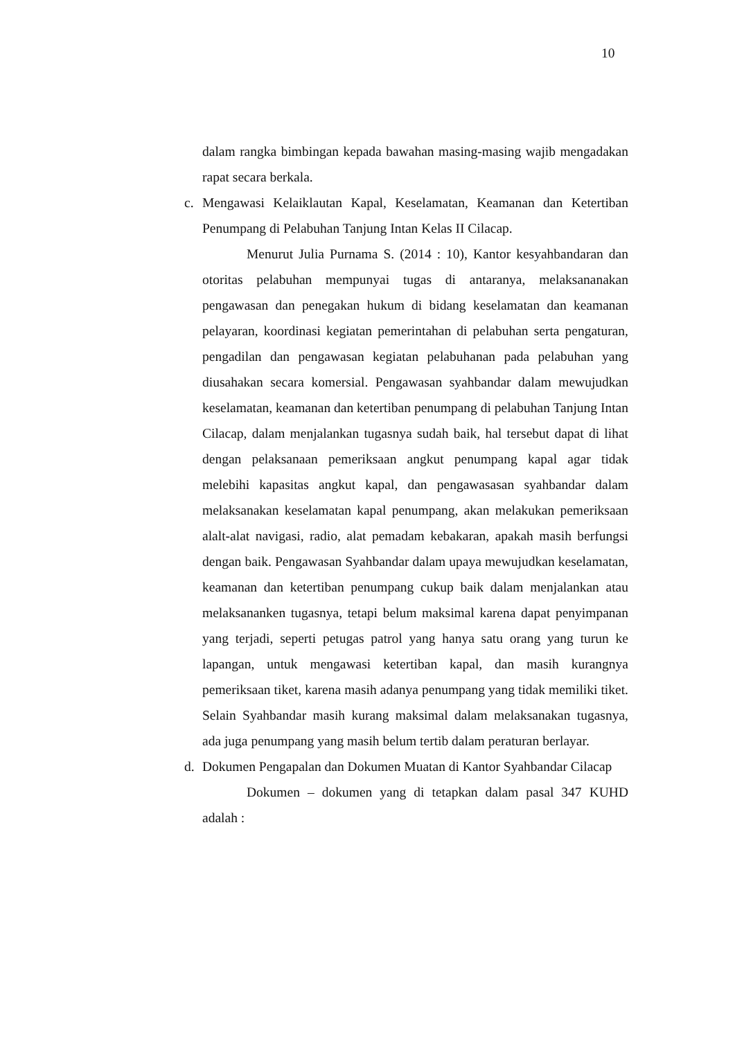10
dalam rangka bimbingan kepada bawahan masing-masing wajib mengadakan rapat secara berkala.
c. Mengawasi Kelaiklautan Kapal, Keselamatan, Keamanan dan Ketertiban Penumpang di Pelabuhan Tanjung Intan Kelas II Cilacap.
Menurut Julia Purnama S. (2014 : 10), Kantor kesyahbandaran dan otoritas pelabuhan mempunyai tugas di antaranya, melaksananakan pengawasan dan penegakan hukum di bidang keselamatan dan keamanan pelayaran, koordinasi kegiatan pemerintahan di pelabuhan serta pengaturan, pengadilan dan pengawasan kegiatan pelabuhanan pada pelabuhan yang diusahakan secara komersial. Pengawasan syahbandar dalam mewujudkan keselamatan, keamanan dan ketertiban penumpang di pelabuhan Tanjung Intan Cilacap, dalam menjalankan tugasnya sudah baik, hal tersebut dapat di lihat dengan pelaksanaan pemeriksaan angkut penumpang kapal agar tidak melebihi kapasitas angkut kapal, dan pengawasasan syahbandar dalam melaksanakan keselamatan kapal penumpang, akan melakukan pemeriksaan alalt-alat navigasi, radio, alat pemadam kebakaran, apakah masih berfungsi dengan baik. Pengawasan Syahbandar dalam upaya mewujudkan keselamatan, keamanan dan ketertiban penumpang cukup baik dalam menjalankan atau melaksananken tugasnya, tetapi belum maksimal karena dapat penyimpanan yang terjadi, seperti petugas patrol yang hanya satu orang yang turun ke lapangan, untuk mengawasi ketertiban kapal, dan masih kurangnya pemeriksaan tiket, karena masih adanya penumpang yang tidak memiliki tiket. Selain Syahbandar masih kurang maksimal dalam melaksanakan tugasnya, ada juga penumpang yang masih belum tertib dalam peraturan berlayar.
d. Dokumen Pengapalan dan Dokumen Muatan di Kantor Syahbandar Cilacap
Dokumen – dokumen yang di tetapkan dalam pasal 347 KUHD adalah :